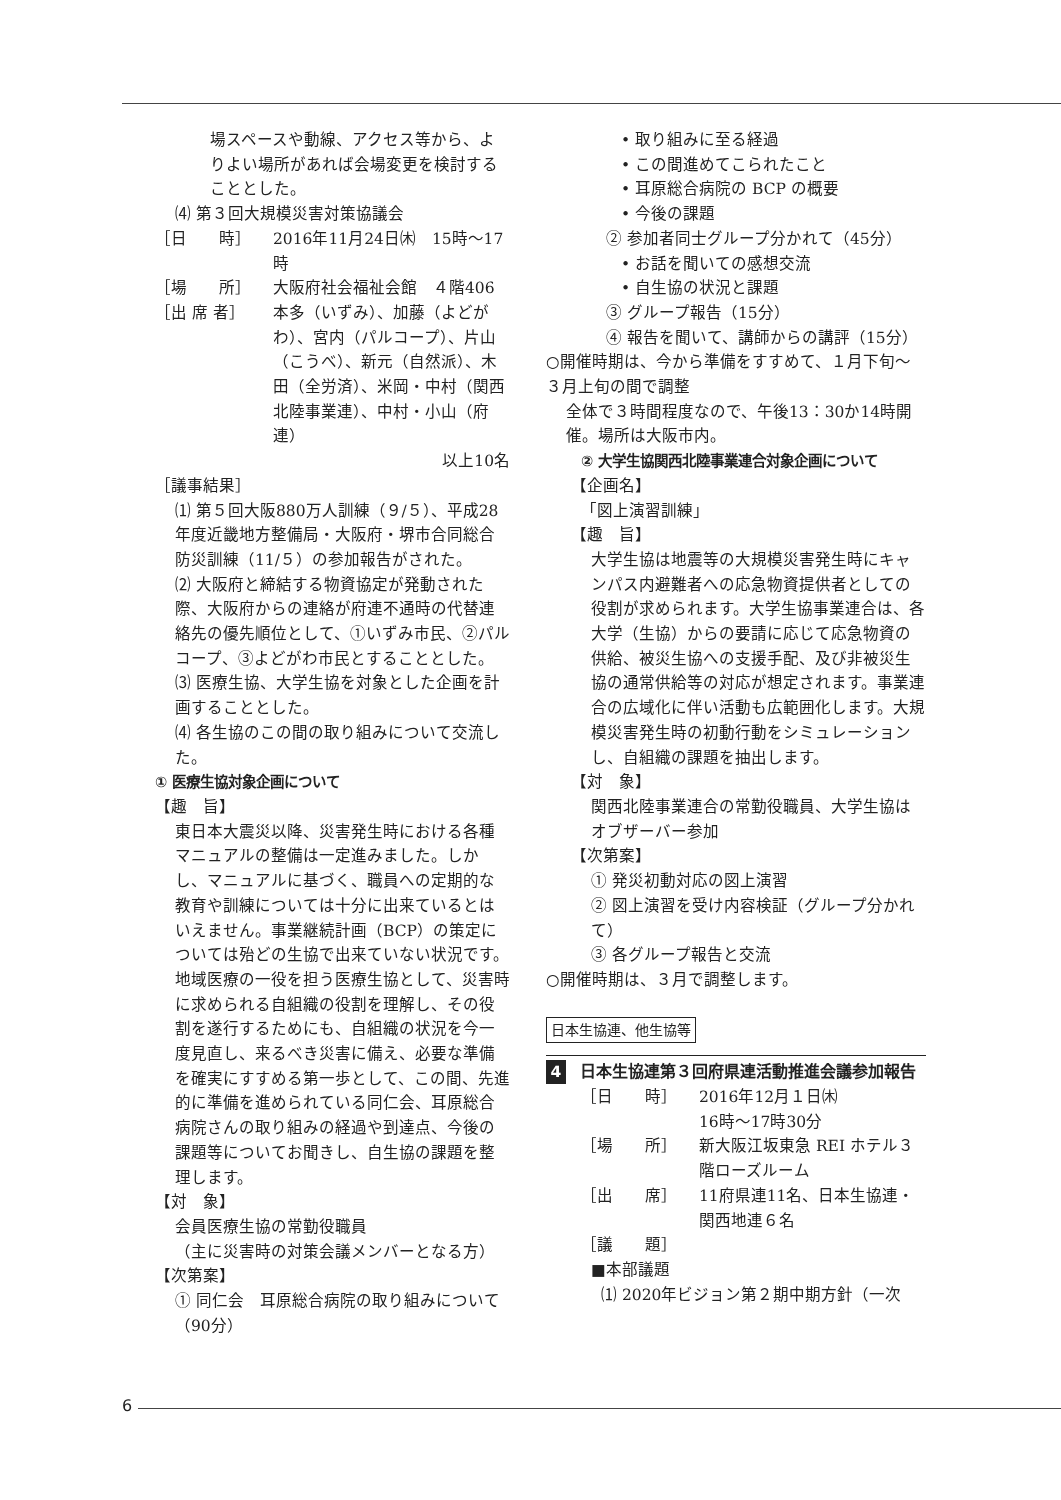場スペースや動線、アクセス等から、よりよい場所があれば会場変更を検討することとした。
⑷ 第３回大規模災害対策協議会
［日　　時］ 2016年11月24日㈭　15時～17時
［場　　所］ 大阪府社会福祉会館　４階406
［出 席 者］ 本多（いずみ）、加藤（よどがわ）、宮内（パルコープ）、片山（こうべ）、新元（自然派）、木田（全労済）、米岡・中村（関西北陸事業連）、中村・小山（府連）
以上10名
［議事結果］
⑴ 第５回大阪880万人訓練（９/５）、平成28年度近畿地方整備局・大阪府・堺市合同総合防災訓練（11/５）の参加報告がされた。
⑵ 大阪府と締結する物資協定が発動された際、大阪府からの連絡が府連不通時の代替連絡先の優先順位として、①いずみ市民、②パルコープ、③よどがわ市民とすることとした。
⑶ 医療生協、大学生協を対象とした企画を計画することとした。
⑷ 各生協のこの間の取り組みについて交流した。
① 医療生協対象企画について
【趣　旨】
東日本大震災以降、災害発生時における各種マニュアルの整備は一定進みました。しかし、マニュアルに基づく、職員への定期的な教育や訓練については十分に出来ているとはいえません。事業継続計画（BCP）の策定については殆どの生協で出来ていない状況です。地域医療の一役を担う医療生協として、災害時に求められる自組織の役割を理解し、その役割を遂行するためにも、自組織の状況を今一度見直し、来るべき災害に備え、必要な準備を確実にすすめる第一歩として、この間、先進的に準備を進められている同仁会、耳原総合病院さんの取り組みの経過や到達点、今後の課題等についてお聞きし、自生協の課題を整理します。
【対　象】
会員医療生協の常勤役職員
（主に災害時の対策会議メンバーとなる方）
【次第案】
① 同仁会　耳原総合病院の取り組みについて（90分）
• 取り組みに至る経過
• この間進めてこられたこと
• 耳原総合病院の BCP の概要
• 今後の課題
② 参加者同士グループ分かれて（45分）
• お話を聞いての感想交流
• 自生協の状況と課題
③ グループ報告（15分）
④ 報告を聞いて、講師からの講評（15分）
○開催時期は、今から準備をすすめて、１月下旬～３月上旬の間で調整
全体で３時間程度なので、午後13：30か14時開催。場所は大阪市内。
② 大学生協関西北陸事業連合対象企画について
【企画名】
「図上演習訓練」
【趣　旨】
大学生協は地震等の大規模災害発生時にキャンパス内避難者への応急物資提供者としての役割が求められます。大学生協事業連合は、各大学（生協）からの要請に応じて応急物資の供給、被災生協への支援手配、及び非被災生協の通常供給等の対応が想定されます。事業連合の広域化に伴い活動も広範囲化します。大規模災害発生時の初動行動をシミュレーションし、自組織の課題を抽出します。
【対　象】
関西北陸事業連合の常勤役職員、大学生協はオブザーバー参加
【次第案】
① 発災初動対応の図上演習
② 図上演習を受け内容検証（グループ分かれて）
③ 各グループ報告と交流
○開催時期は、３月で調整します。
日本生協連、他生協等
4 日本生協連第３回府県連活動推進会議参加報告
［日　　時］ 2016年12月１日㈭
16時～17時30分
［場　　所］ 新大阪江坂東急 REI ホテル３階ローズルーム
［出　　席］ 11府県連11名、日本生協連・関西地連６名
［議　　題］
■本部議題
⑴ 2020年ビジョン第２期中期方針（一次
6